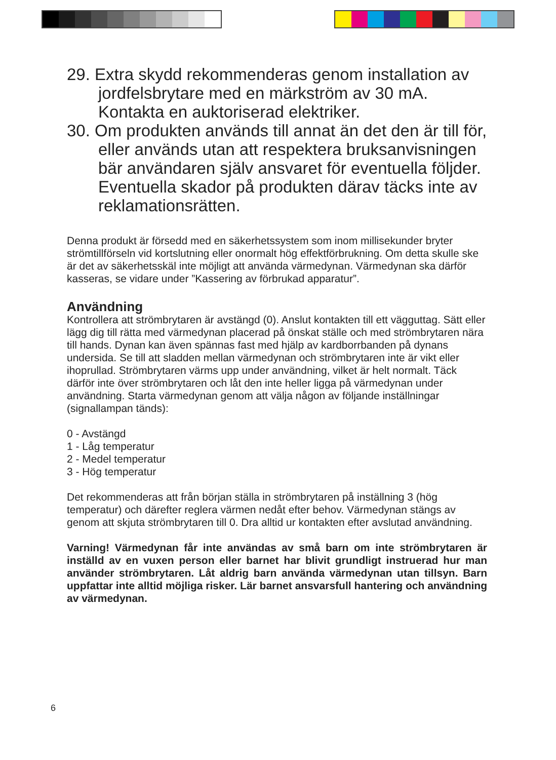29. Extra skydd rekommenderas genom installation av jordfelsbrytare med en märkström av 30 mA. Kontakta en auktoriserad elektriker.
30. Om produkten används till annat än det den är till för, eller används utan att respektera bruksanvisningen bär användaren själv ansvaret för eventuella följder. Eventuella skador på produkten därav täcks inte av reklamationsrätten.
Denna produkt är försedd med en säkerhetssystem som inom millisekunder bryter strömtillförseln vid kortslutning eller onormalt hög effektförbrukning. Om detta skulle ske är det av säkerhetsskäl inte möjligt att använda värmedynan. Värmedynan ska därför kasseras, se vidare under ”Kassering av förbrukad apparatur”.
Användning
Kontrollera att strömbrytaren är avstängd (0). Anslut kontakten till ett vägguttag. Sätt eller lägg dig till rätta med värmedynan placerad på önskat ställe och med strömbrytaren nära till hands. Dynan kan även spännas fast med hjälp av kardborrbanden på dynans undersida. Se till att sladden mellan värmedynan och strömbrytaren inte är vikt eller ihoprullad. Strömbrytaren värms upp under användning, vilket är helt normalt. Täck därför inte över strömbrytaren och låt den inte heller ligga på värmedynan under användning. Starta värmedynan genom att välja någon av följande inställningar (signallampan tänds):
0 - Avstängd
1 - Låg temperatur
2 - Medel temperatur
3 - Hög temperatur
Det rekommenderas att från början ställa in strömbrytaren på inställning 3 (hög temperatur) och därefter reglera värmen nedåt efter behov. Värmedynan stängs av genom att skjuta strömbrytaren till 0. Dra alltid ur kontakten efter avslutad användning.
Varning! Värmedynan får inte användas av små barn om inte strömbrytaren är inställd av en vuxen person eller barnet har blivit grundligt instruerad hur man använder strömbrytaren. Låt aldrig barn använda värmedynan utan tillsyn. Barn uppfattar inte alltid möjliga risker. Lär barnet ansvarsfull hantering och användning av värmedynan.
6